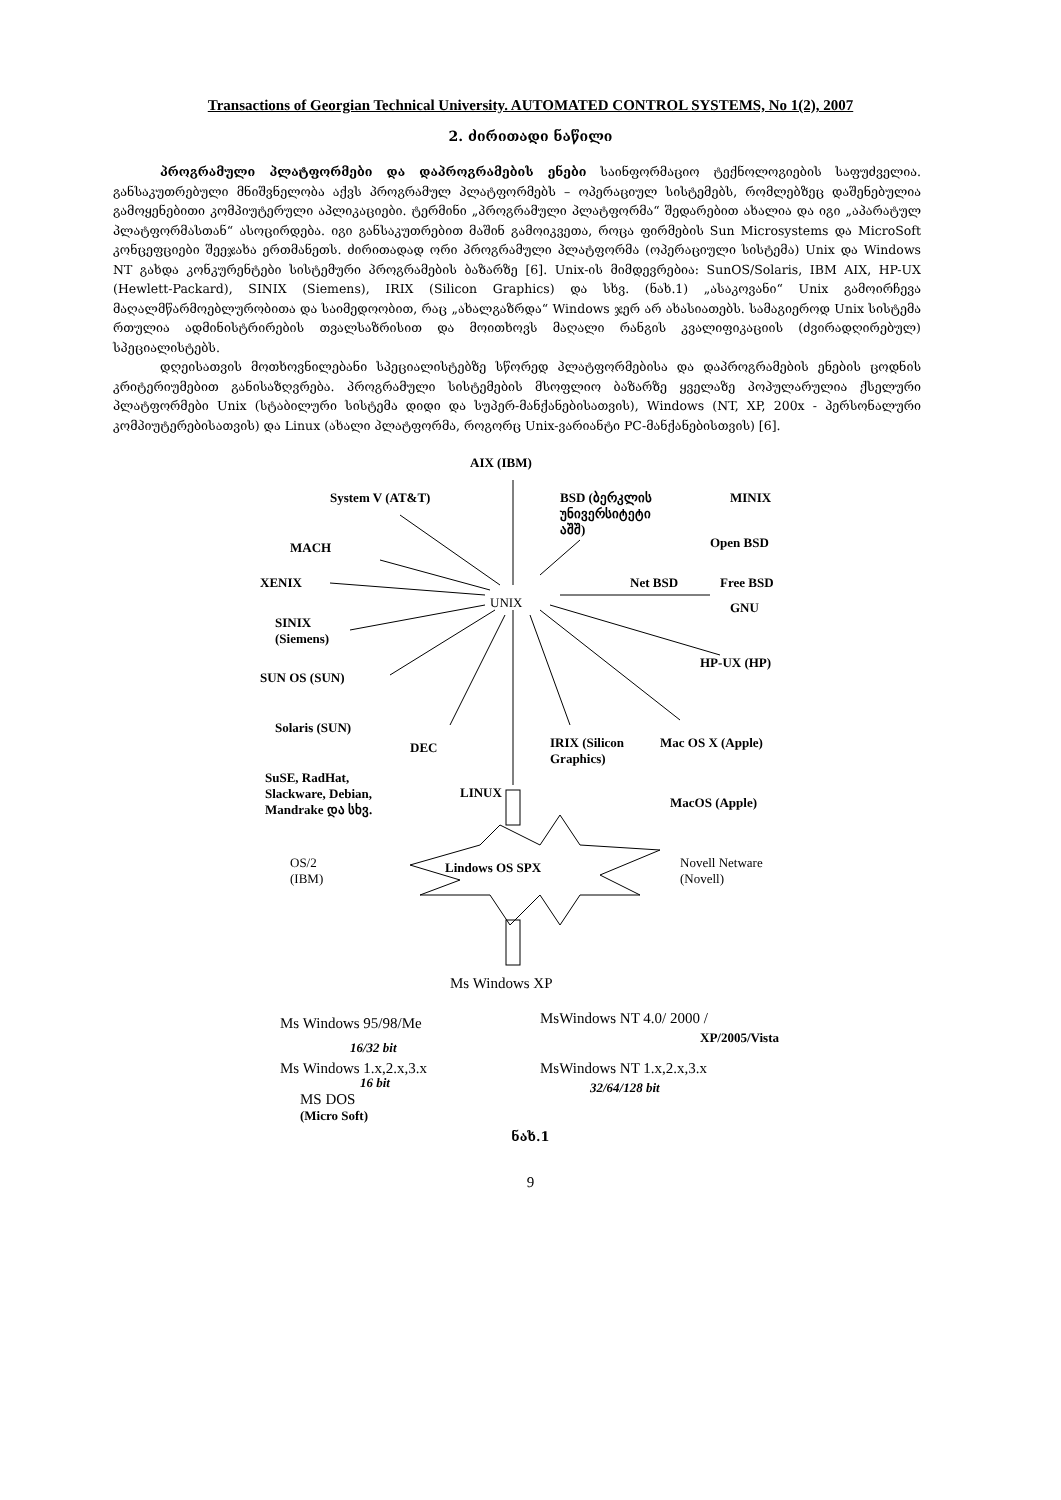Transactions of Georgian Technical University. AUTOMATED CONTROL SYSTEMS, No 1(2), 2007
2. ძირითადი ნაწილი
პროგრამული პლატფორმები და დაპროგრამების ენები საინფორმაციო ტექნოლოგიების საფუძველია. განსაკუთრებული მნიშვნელობა აქვს პროგრამულ პლატფორმებს – ოპერაციულ სისტემებს, რომლებზეც დაშენებულია გამოყენებითი კომპიუტერული აპლიკაციები. ტერმინი „პროგრამული პლატფორმა“ შედარებით ახალია და იგი „აპარატულ პლატფორმასთან“ ასოცირდება. იგი განსაკუთრებით მაშინ გამოიკვეთა, როცა ფირმების Sun Microsystems და MicroSoft კონცეფციები შეეჯახა ერთმანეთს. ძირითადად ორი პროგრამული პლატფორმა (ოპერაციული სისტემა) Unix და Windows NT გახდა კონკურენტები სისტემური პროგრამების ბაზარზე [6]. Unix-ის მიმდევრებია: SunOS/Solaris, IBM AIX, HP-UX (Hewlett-Packard), SINIX (Siemens), IRIX (Silicon Graphics) და სხვ. (ნახ.1) „ასაკოვანი“ Unix გამოირჩევა მაღალმწარმოებლურობითა და საიმედოობით, რაც „ახალგაზრდა“ Windows ჯერ არ ახასიათებს. სამაგიეროდ Unix სისტემა რთულია ადმინისტრირების თვალსაზრისით და მოითხოვს მაღალი რანგის კვალიფიკაციის (ძვირადღირებულ) სპეციალისტებს.
დღეისათვის მოთხოვნილებანი სპეციალისტებზე სწორედ პლატფორმებისა და დაპროგრამების ენების ცოდნის კრიტერიუმებით განისაზღვრება. პროგრამული სისტემების მსოფლიო ბაზარზე ყველაზე პოპულარულია ქსელური პლატფორმები Unix (სტაბილური სისტემა დიდი და სუპერ-მანქანებისათვის), Windows (NT, XP, 200x - პერსონალური კომპიუტერებისათვის) და Linux (ახალი პლატფორმა, როგორც Unix-ვარიანტი PC-მანქანებისთვის) [6].
AIX (IBM)
System V (AT&T) BSD (ბერკლის
უნივერსიტეტი
აშშ)
MINIX
MACH Open BSD
Net BSD Free BSD XENIX
UNIX GNU
SINIX
(Siemens)
HP-UX (HP)
SUN OS (SUN)
Solaris (SUN)
DEC IRIX (Silicon
Graphics)
Mac OS X (Apple)
SuSE, RadHat,
Slackware, Debian,
Mandrake და სხვ.
LINUX
MacOS (Apple)
OS/2
(IBM)
Lindows OS SPX Novell Netware
(Novell)
Ms Windows XP
Ms Windows 95/98/Me MsWindows NT 4.0/ 2000 /
XP/2005/Vista
16/32 bit
Ms Windows 1.x,2.x,3.x MsWindows NT 1.x,2.x,3.x
32/64/128 bit
16 bit
MS DOS
(Micro Soft)
ნახ.1
9